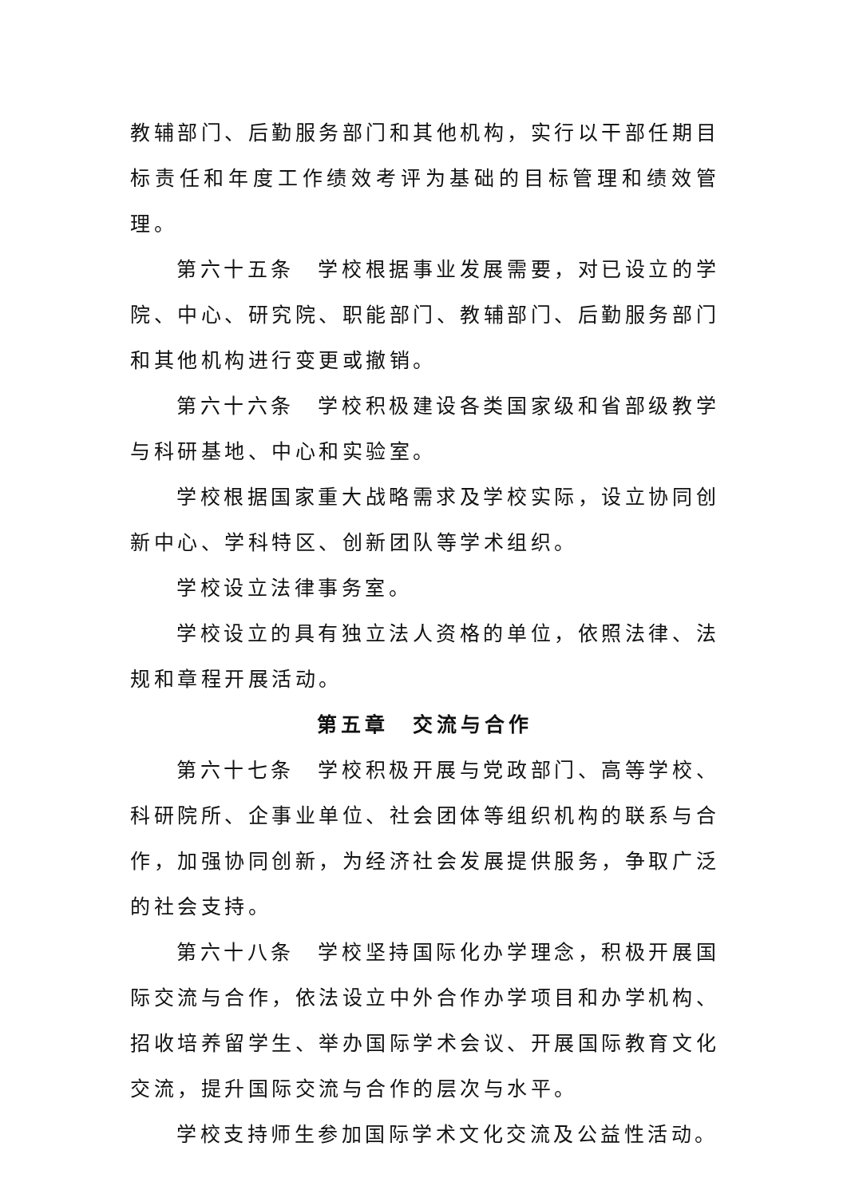教辅部门、后勤服务部门和其他机构，实行以干部任期目标责任和年度工作绩效考评为基础的目标管理和绩效管理。
第六十五条　学校根据事业发展需要，对已设立的学院、中心、研究院、职能部门、教辅部门、后勤服务部门和其他机构进行变更或撤销。
第六十六条　学校积极建设各类国家级和省部级教学与科研基地、中心和实验室。
学校根据国家重大战略需求及学校实际，设立协同创新中心、学科特区、创新团队等学术组织。
学校设立法律事务室。
学校设立的具有独立法人资格的单位，依照法律、法规和章程开展活动。
第五章　交流与合作
第六十七条　学校积极开展与党政部门、高等学校、科研院所、企事业单位、社会团体等组织机构的联系与合作，加强协同创新，为经济社会发展提供服务，争取广泛的社会支持。
第六十八条　学校坚持国际化办学理念，积极开展国际交流与合作，依法设立中外合作办学项目和办学机构、招收培养留学生、举办国际学术会议、开展国际教育文化交流，提升国际交流与合作的层次与水平。
学校支持师生参加国际学术文化交流及公益性活动。